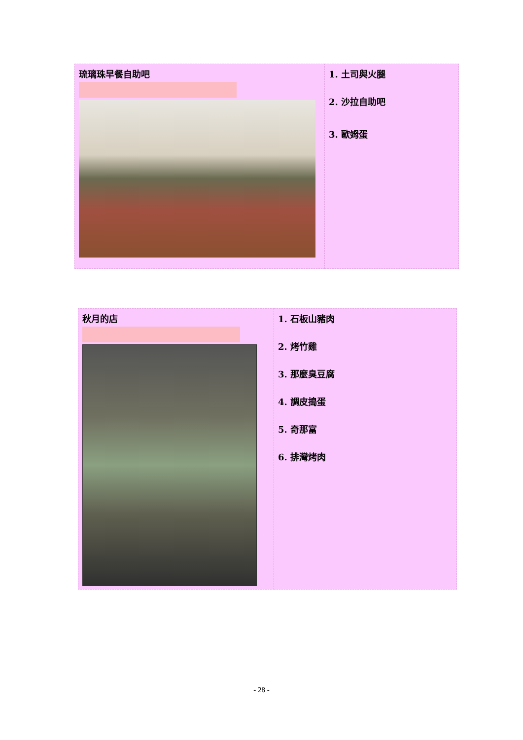| 琉璃珠早餐自助吧 | 1. 土司與火腿 2. 沙拉自助吧 3. 歐姆蛋 |
| 秋月的店 | 1. 石板山豬肉 2. 烤竹雞 3. 那麼臭豆腐 4. 調皮搗蛋 5. 奇那富 6. 排灣烤肉 |
- 28 -